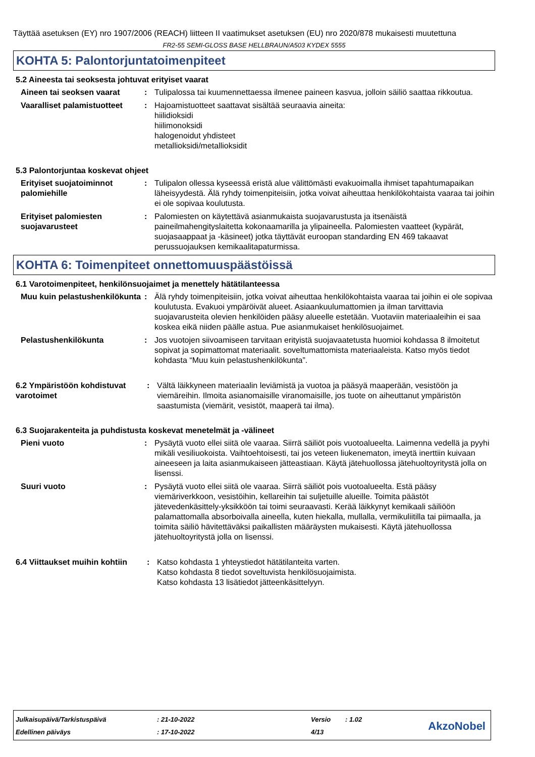Täyttää asetuksen (EY) nro 1907/2006 (REACH) liitteen II vaatimukset asetuksen (EU) nro 2020/878 mukaisesti muutettuna
FR2-55 SEMI-GLOSS BASE HELLBRAUN/A503 KYDEX 5555
KOHTA 5: Palontorjuntatoimenpiteet
5.2 Aineesta tai seoksesta johtuvat erityiset vaarat
Aineen tai seoksen vaarat : Tulipalossa tai kuumennettaessa ilmenee paineen kasvua, jolloin säiliö saattaa rikkoutua.
Vaaralliset palamistuotteet
: Hajoamistuotteet saattavat sisältää seuraavia aineita:
hiilidioksidi
hiilimonoksidi
halogenoidut yhdisteet
metallioksidi/metallioksidit
5.3 Palontorjuntaa koskevat ohjeet
Erityiset suojatoiminnot palomiehille
: Tulipalon ollessa kyseessä eristä alue välittömästi evakuoimalla ihmiset tapahtumapaikan läheisyydestä. Älä ryhdy toimenpiteisiin, jotka voivat aiheuttaa henkilökohtaista vaaraa tai joihin ei ole sopivaa koulutusta.
Erityiset palomiesten suojavarusteet
: Palomiesten on käytettävä asianmukaista suojavarustusta ja itsenäistä paineilmahengityslaitetta kokonaamarilla ja ylipaineella. Palomiesten vaatteet (kypärät, suojasaappaat ja -käsineet) jotka täyttävät euroopan standarding EN 469 takaavat perussuojauksen kemikaalitapaturmissa.
KOHTA 6: Toimenpiteet onnettomuuspäästöissä
6.1 Varotoimenpiteet, henkilönsuojaimet ja menettely hätätilanteessa
Muu kuin pelastushenkilökunta
: Älä ryhdy toimenpiteisiin, jotka voivat aiheuttaa henkilökohtaista vaaraa tai joihin ei ole sopivaa koulutusta. Evakuoi ympäröivät alueet. Asiaankuulumattomien ja ilman tarvittavia suojavarusteita olevien henkilöiden pääsy alueelle estetään. Vuotaviin materiaaleihin ei saa koskea eikä niiden päälle astua. Pue asianmukaiset henkilösuojaimet.
Pelastushenkilökunta : Jos vuotojen siivoamiseen tarvitaan erityistä suojavaatetusta huomioi kohdassa 8 ilmoitetut sopivat ja sopimattomat materiaalit. soveltumattomista materiaaleista. Katso myös tiedot kohdasta “Muu kuin pelastushenkilökunta”.
6.2 Ympäristöön kohdistuvat varotoimet
: Vältä läikkyneen materiaalin leviämistä ja vuotoa ja pääsyä maaperään, vesistöön ja viemäreihin. Ilmoita asianomaisille viranomaisille, jos tuote on aiheuttanut ympäristön saastumista (viemärit, vesistöt, maaperä tai ilma).
6.3 Suojarakenteita ja puhdistusta koskevat menetelmät ja -välineet
Pieni vuoto : Pysäytä vuoto ellei siitä ole vaaraa. Siirrä säiliöt pois vuotoalueelta. Laimenna vedellä ja pyyhi mikäli vesiliuokoista. Vaihtoehtoisesti, tai jos veteen liukenematon, imeytä inerttiin kuivaan aineeseen ja laita asianmukaiseen jätteastiaan. Käytä jätehuollossa jätehuoltoyritystä jolla on lisenssi.
Suuri vuoto : Pysäytä vuoto ellei siitä ole vaaraa. Siirrä säiliöt pois vuotoalueelta. Estä pääsy viemäriverkkoon, vesistöihin, kellareihin tai suljetuille alueille. Toimita päästöt jätevedenkäsittely-yksikköön tai toimi seuraavasti. Kerää läikkynyt kemikaali säiliöön palamattomalla absorboivalla aineella, kuten hiekalla, mullalla, vermikuliitilla tai piimaalla, ja toimita säiliö hävitettäväksi paikallisten määräysten mukaisesti. Käytä jätehuollossa jätehuoltoyritystä jolla on lisenssi.
6.4 Viittaukset muihin kohtiin
: Katso kohdasta 1 yhteystiedot hätätilanteita varten.
Katso kohdasta 8 tiedot soveltuvista henkilösuojaimista.
Katso kohdasta 13 lisätiedot jätteenkäsittelyyn.
| Julkaisupäivä/Tarkistuspäivä | : 21-10-2022 | Versio | : 1.02 |
| Edellinen päiväys | : 17-10-2022 | 4/13 | |
AkzoNobel